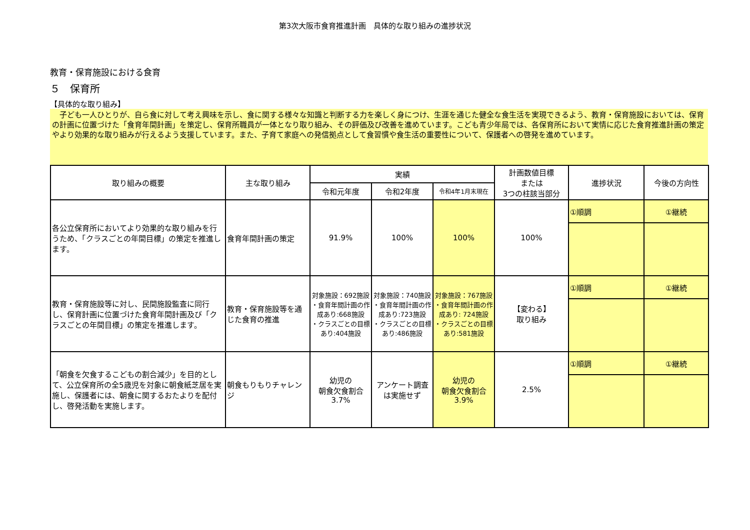第3次大阪市食育推進計画　具体的な取り組みの進捗状況
教育・保育施設における食育
５　保育所
【具体的な取り組み】
　子ども一人ひとりが、自ら食に対して考え興味を示し、食に関する様々な知識と判断する力を楽しく身につけ、生涯を通じた健全な食生活を実現できるよう、教育・保育施設においては、保育の計画に位置づけた「食育年間計画」を策定し、保育所職員が一体となり取り組み、その評価及び改善を進めています。こども青少年局では、各保育所において実情に応じた食育推進計画の策定やより効果的な取り組みが行えるよう支援しています。また、子育て家庭への発信拠点として食習慣や食生活の重要性について、保護者への啓発を進めています。
| 取り組みの概要 | 主な取り組み | 実績 | | | 計画数値目標 または 3つの柱該当部分 | 進捗状況 | 今後の方向性 |
| --- | --- | --- | --- | --- | --- | --- | --- |
| | | 令和元年度 | 令和2年度 | 令和4年1月末現在 | | | |
| 各公立保育所においてより効果的な取り組みを行うため、「クラスごとの年間目標」の策定を推進します。 | 食育年間計画の策定 | 91.9% | 100% | 100% | 100% | ①順調 | ①継続 |
| 教育・保育施設等に対し、民間施設監査に同行し、保育計画に位置づけた食育年間計画及び「クラスごとの年間目標」の策定を推進します。 | 教育・保育施設等を通じた食育の推進 | 対象施設：692施設 ・食育年間計画の作成あり:668施設 ・クラスごとの目標あり:404施設 | 対象施設：740施設 ・食育年間計画の作成あり:723施設 ・クラスごとの目標あり:486施設 | 対象施設：767施設 ・食育年間計画の作成あり: 724施設 ・クラスごとの目標あり:581施設 | 【変わる】 取り組み | ①順調 | ①継続 |
| 「朝食を欠食するこどもの割合減少」を目的として、公立保育所の全5歳児を対象に朝食紙芝居を実施し、保護者には、朝食に関するおたよりを配付し、啓発活動を実施します。 | 朝食もりもりチャレンジ | 幼児の 朝食欠食割合 3.7% | アンケート調査は実施せず | 幼児の 朝食欠食割合 3.9% | 2.5% | ①順調 | ①継続 |